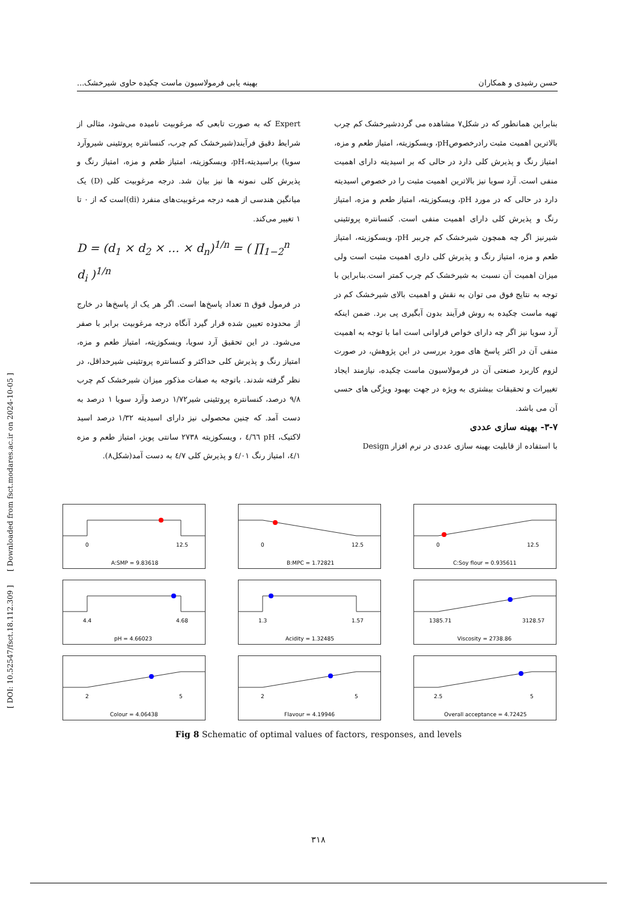حسن رشیدی و همکاران بهینه یابی فرمولاسیون ماست چکیده حاوی شیرخشک...
بنابراین همانطور که در شکل۷ مشاهده می گرددشیرخشک کم چرب بالاترین اهمیت مثبت رادرخصوصpH، ویسکوزیته، امتیاز طعم و مزه، امتیاز رنگ و پذیرش کلی دارد در حالی که بر اسیدیته دارای اهمیت منفی است. آرد سویا نیز بالاترین اهمیت مثبت را در خصوص اسیدیته دارد در حالی که در مورد pH، ویسکوزیته، امتیاز طعم و مزه، امتیاز رنگ و پذیرش کلی دارای اهمیت منفی است. کنسانتره پروتئینی شیرنیز اگر چه همچون شیرخشک کم چرببر pH، ویسکوزیته، امتیاز طعم و مزه، امتیاز رنگ و پذیرش کلی داری اهمیت مثبت است ولی میزان اهمیت آن نسبت به شیرخشک کم چرب کمتر است.بنابراین با توجه به نتایج فوق می توان به نقش و اهمیت بالای شیرخشک کم در تهیه ماست چکیده به روش فرآیند بدون آبگیری پی برد. ضمن اینکه آرد سویا نیز اگر چه دارای خواص فراوانی است اما با توجه به اهمیت منفی آن در اکثر پاسخ های مورد بررسی در این پژوهش، در صورت لزوم کاربرد صنعتی آن در فرمولاسیون ماست چکیده، نیازمند ایجاد تغییرات و تحقیقات بیشتری به ویژه در جهت بهبود ویژگی های حسی آن می باشد.
۳-۷- بهینه سازی عددی
با استفاده از قابلیت بهینه سازی عددی در نرم افزار Design
Expert که به صورت تابعی که مرغوبیت نامیده می‌شود، مثالی از شرایط دقیق فرآیند(شیرخشک کم چرب، کنسانتره پروتئینی شیروآرد سویا) براسیدیته،pH، ویسکوزیته، امتیاز طعم و مزه، امتیاز رنگ و پذیرش کلی نمونه ها نیز بیان شد. درجه مرغوبیت کلی (D) یک میانگین هندسی از همه درجه مرغوبیت‌های منفرد (di)است که از ۰ تا ۱ تغییر می‌کند.
D = (d<sub>1</sub> × d<sub>2</sub> × … × d<sub>n</sub>)<sup>1/n</sup> = ( ∏<sub>1−2</sub><sup>n</sup> d<sub>i</sub> )<sup>1/n</sup>
در فرمول فوق n تعداد پاسخ‌ها است. اگر هر یک از پاسخ‌ها در خارج از محدوده تعیین شده قرار گیرد آنگاه درجه مرغوبیت برابر با صفر می‌شود. در این تحقیق آرد سویا، ویسکوزیته، امتیاز طعم و مزه، امتیاز رنگ و پذیرش کلی حداکثر و کنسانتره پروتئینی شیرحداقل، در نظر گرفته شدند. باتوجه به صفات مذکور میزان شیرخشک کم چرب ۹/۸ درصد، کنسانتره پروتئینی شیر۱/۷۲ درصد وآرد سویا ۱ درصد به دست آمد. که چنین محصولی نیز دارای اسیدیته ۱/۳۲ درصد اسید لاکتیک، pH ٤/٦٦ ، ویسکوزیته ۲۷۳۸ سانتی پویز، امتیاز طعم و مزه ٤/۱، امتیاز رنگ ٤/۰۱ و پذیرش کلی ٤/۷ به دست آمد(شکل۸).
0
12.5
A:SMP = 9.83618
0
12.5
B:MPC = 1.72821
0
12.5
C:Soy flour = 0.935611
4.4
4.68
pH = 4.66023
1.3
1.57
Acidity = 1.32485
1385.71
3128.57
Viscosity = 2738.86
2
5
Colour = 4.06438
2
5
Flavour = 4.19946
2.5
5
Overall acceptance = 4.72425
Fig 8 Schematic of optimal values of factors, responses, and levels
۳۱۸
[ DOI: 10.52547/fsct.18.112.309 ] [ Downloaded from fsct.modares.ac.ir on 2024-10-05 ]